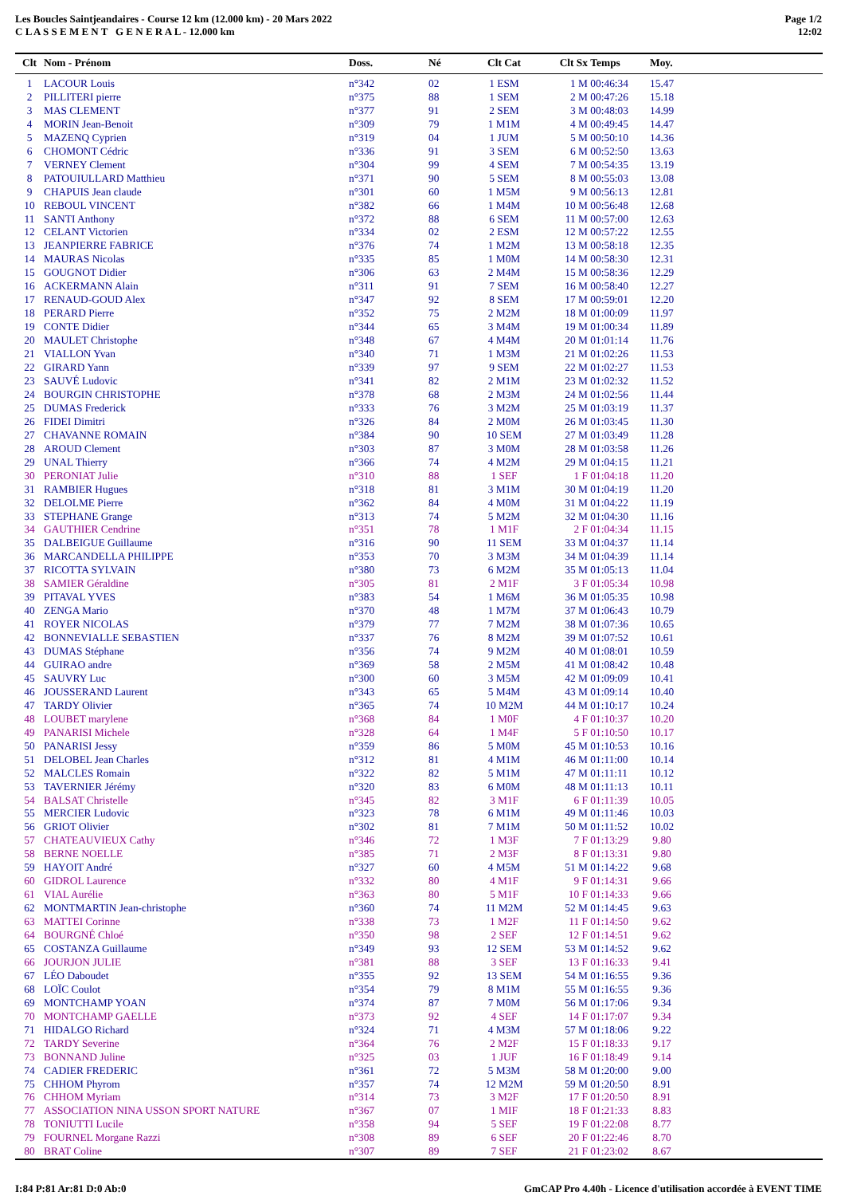Les Boucles Saintjeandaires - Course 12 km (12.000 km) - 20 Mars 2022
C L A S S E M E N T G E N E R A L - 12.000 km
Page 1/2
12:02
| Clt | Nom - Prénom | Doss. | Né | Clt Cat | Clt Sx | Temps | Moy. |
| --- | --- | --- | --- | --- | --- | --- | --- |
| 1 | LACOUR Louis | n°342 | 02 | 1 ESM | 1 M | 00:46:34 | 15.47 |
| 2 | PILLITERI pierre | n°375 | 88 | 1 SEM | 2 M | 00:47:26 | 15.18 |
| 3 | MAS CLEMENT | n°377 | 91 | 2 SEM | 3 M | 00:48:03 | 14.99 |
| 4 | MORIN Jean-Benoit | n°309 | 79 | 1 M1M | 4 M | 00:49:45 | 14.47 |
| 5 | MAZENQ Cyprien | n°319 | 04 | 1 JUM | 5 M | 00:50:10 | 14.36 |
| 6 | CHOMONT Cédric | n°336 | 91 | 3 SEM | 6 M | 00:52:50 | 13.63 |
| 7 | VERNEY Clement | n°304 | 99 | 4 SEM | 7 M | 00:54:35 | 13.19 |
| 8 | PATOUIULLARD Matthieu | n°371 | 90 | 5 SEM | 8 M | 00:55:03 | 13.08 |
| 9 | CHAPUIS Jean claude | n°301 | 60 | 1 M5M | 9 M | 00:56:13 | 12.81 |
| 10 | REBOUL VINCENT | n°382 | 66 | 1 M4M | 10 M | 00:56:48 | 12.68 |
| 11 | SANTI Anthony | n°372 | 88 | 6 SEM | 11 M | 00:57:00 | 12.63 |
| 12 | CELANT Victorien | n°334 | 02 | 2 ESM | 12 M | 00:57:22 | 12.55 |
| 13 | JEANPIERRE FABRICE | n°376 | 74 | 1 M2M | 13 M | 00:58:18 | 12.35 |
| 14 | MAURAS Nicolas | n°335 | 85 | 1 M0M | 14 M | 00:58:30 | 12.31 |
| 15 | GOUGNOT Didier | n°306 | 63 | 2 M4M | 15 M | 00:58:36 | 12.29 |
| 16 | ACKERMANN Alain | n°311 | 91 | 7 SEM | 16 M | 00:58:40 | 12.27 |
| 17 | RENAUD-GOUD Alex | n°347 | 92 | 8 SEM | 17 M | 00:59:01 | 12.20 |
| 18 | PERARD Pierre | n°352 | 75 | 2 M2M | 18 M | 01:00:09 | 11.97 |
| 19 | CONTE Didier | n°344 | 65 | 3 M4M | 19 M | 01:00:34 | 11.89 |
| 20 | MAULET Christophe | n°348 | 67 | 4 M4M | 20 M | 01:01:14 | 11.76 |
| 21 | VIALLON Yvan | n°340 | 71 | 1 M3M | 21 M | 01:02:26 | 11.53 |
| 22 | GIRARD Yann | n°339 | 97 | 9 SEM | 22 M | 01:02:27 | 11.53 |
| 23 | SAUVÉ Ludovic | n°341 | 82 | 2 M1M | 23 M | 01:02:32 | 11.52 |
| 24 | BOURGIN CHRISTOPHE | n°378 | 68 | 2 M3M | 24 M | 01:02:56 | 11.44 |
| 25 | DUMAS Frederick | n°333 | 76 | 3 M2M | 25 M | 01:03:19 | 11.37 |
| 26 | FIDEI Dimitri | n°326 | 84 | 2 M0M | 26 M | 01:03:45 | 11.30 |
| 27 | CHAVANNE ROMAIN | n°384 | 90 | 10 SEM | 27 M | 01:03:49 | 11.28 |
| 28 | AROUD Clement | n°303 | 87 | 3 M0M | 28 M | 01:03:58 | 11.26 |
| 29 | UNAL Thierry | n°366 | 74 | 4 M2M | 29 M | 01:04:15 | 11.21 |
| 30 | PERONIAT Julie | n°310 | 88 | 1 SEF | 1 F | 01:04:18 | 11.20 |
| 31 | RAMBIER Hugues | n°318 | 81 | 3 M1M | 30 M | 01:04:19 | 11.20 |
| 32 | DELOLME Pierre | n°362 | 84 | 4 M0M | 31 M | 01:04:22 | 11.19 |
| 33 | STEPHANE Grange | n°313 | 74 | 5 M2M | 32 M | 01:04:30 | 11.16 |
| 34 | GAUTHIER Cendrine | n°351 | 78 | 1 M1F | 2 F | 01:04:34 | 11.15 |
| 35 | DALBEIGUE Guillaume | n°316 | 90 | 11 SEM | 33 M | 01:04:37 | 11.14 |
| 36 | MARCANDELLA PHILIPPE | n°353 | 70 | 3 M3M | 34 M | 01:04:39 | 11.14 |
| 37 | RICOTTA SYLVAIN | n°380 | 73 | 6 M2M | 35 M | 01:05:13 | 11.04 |
| 38 | SAMIER Géraldine | n°305 | 81 | 2 M1F | 3 F | 01:05:34 | 10.98 |
| 39 | PITAVAL YVES | n°383 | 54 | 1 M6M | 36 M | 01:05:35 | 10.98 |
| 40 | ZENGA Mario | n°370 | 48 | 1 M7M | 37 M | 01:06:43 | 10.79 |
| 41 | ROYER NICOLAS | n°379 | 77 | 7 M2M | 38 M | 01:07:36 | 10.65 |
| 42 | BONNEVIALLE SEBASTIEN | n°337 | 76 | 8 M2M | 39 M | 01:07:52 | 10.61 |
| 43 | DUMAS Stéphane | n°356 | 74 | 9 M2M | 40 M | 01:08:01 | 10.59 |
| 44 | GUIRAO andre | n°369 | 58 | 2 M5M | 41 M | 01:08:42 | 10.48 |
| 45 | SAUVRY Luc | n°300 | 60 | 3 M5M | 42 M | 01:09:09 | 10.41 |
| 46 | JOUSSERAND Laurent | n°343 | 65 | 5 M4M | 43 M | 01:09:14 | 10.40 |
| 47 | TARDY Olivier | n°365 | 74 | 10 M2M | 44 M | 01:10:17 | 10.24 |
| 48 | LOUBET marylene | n°368 | 84 | 1 M0F | 4 F | 01:10:37 | 10.20 |
| 49 | PANARISI Michele | n°328 | 64 | 1 M4F | 5 F | 01:10:50 | 10.17 |
| 50 | PANARISI Jessy | n°359 | 86 | 5 M0M | 45 M | 01:10:53 | 10.16 |
| 51 | DELOBEL Jean Charles | n°312 | 81 | 4 M1M | 46 M | 01:11:00 | 10.14 |
| 52 | MALCLES Romain | n°322 | 82 | 5 M1M | 47 M | 01:11:11 | 10.12 |
| 53 | TAVERNIER Jérémy | n°320 | 83 | 6 M0M | 48 M | 01:11:13 | 10.11 |
| 54 | BALSAT Christelle | n°345 | 82 | 3 M1F | 6 F | 01:11:39 | 10.05 |
| 55 | MERCIER Ludovic | n°323 | 78 | 6 M1M | 49 M | 01:11:46 | 10.03 |
| 56 | GRIOT Olivier | n°302 | 81 | 7 M1M | 50 M | 01:11:52 | 10.02 |
| 57 | CHATEAUVIEUX Cathy | n°346 | 72 | 1 M3F | 7 F | 01:13:29 | 9.80 |
| 58 | BERNE NOELLE | n°385 | 71 | 2 M3F | 8 F | 01:13:31 | 9.80 |
| 59 | HAYOIT André | n°327 | 60 | 4 M5M | 51 M | 01:14:22 | 9.68 |
| 60 | GIDROL Laurence | n°332 | 80 | 4 M1F | 9 F | 01:14:31 | 9.66 |
| 61 | VIAL Aurélie | n°363 | 80 | 5 M1F | 10 F | 01:14:33 | 9.66 |
| 62 | MONTMARTIN Jean-christophe | n°360 | 74 | 11 M2M | 52 M | 01:14:45 | 9.63 |
| 63 | MATTEI Corinne | n°338 | 73 | 1 M2F | 11 F | 01:14:50 | 9.62 |
| 64 | BOURGNÉ Chloé | n°350 | 98 | 2 SEF | 12 F | 01:14:51 | 9.62 |
| 65 | COSTANZA Guillaume | n°349 | 93 | 12 SEM | 53 M | 01:14:52 | 9.62 |
| 66 | JOURJON JULIE | n°381 | 88 | 3 SEF | 13 F | 01:16:33 | 9.41 |
| 67 | LÉO Daboudet | n°355 | 92 | 13 SEM | 54 M | 01:16:55 | 9.36 |
| 68 | LOÏC Coulot | n°354 | 79 | 8 M1M | 55 M | 01:16:55 | 9.36 |
| 69 | MONTCHAMP YOAN | n°374 | 87 | 7 M0M | 56 M | 01:17:06 | 9.34 |
| 70 | MONTCHAMP GAELLE | n°373 | 92 | 4 SEF | 14 F | 01:17:07 | 9.34 |
| 71 | HIDALGO Richard | n°324 | 71 | 4 M3M | 57 M | 01:18:06 | 9.22 |
| 72 | TARDY Severine | n°364 | 76 | 2 M2F | 15 F | 01:18:33 | 9.17 |
| 73 | BONNAND Juline | n°325 | 03 | 1 JUF | 16 F | 01:18:49 | 9.14 |
| 74 | CADIER FREDERIC | n°361 | 72 | 5 M3M | 58 M | 01:20:00 | 9.00 |
| 75 | CHHOM Phyrom | n°357 | 74 | 12 M2M | 59 M | 01:20:50 | 8.91 |
| 76 | CHHOM Myriam | n°314 | 73 | 3 M2F | 17 F | 01:20:50 | 8.91 |
| 77 | ASSOCIATION NINA USSON SPORT NATURE | n°367 | 07 | 1 MIF | 18 F | 01:21:33 | 8.83 |
| 78 | TONIUTTI Lucile | n°358 | 94 | 5 SEF | 19 F | 01:22:08 | 8.77 |
| 79 | FOURNEL Morgane Razzi | n°308 | 89 | 6 SEF | 20 F | 01:22:46 | 8.70 |
| 80 | BRAT Coline | n°307 | 89 | 7 SEF | 21 F | 01:23:02 | 8.67 |
I:84 P:81 Ar:81 D:0 Ab:0 GmCAP Pro 4.40h - Licence d'utilisation accordée à EVENT TIME